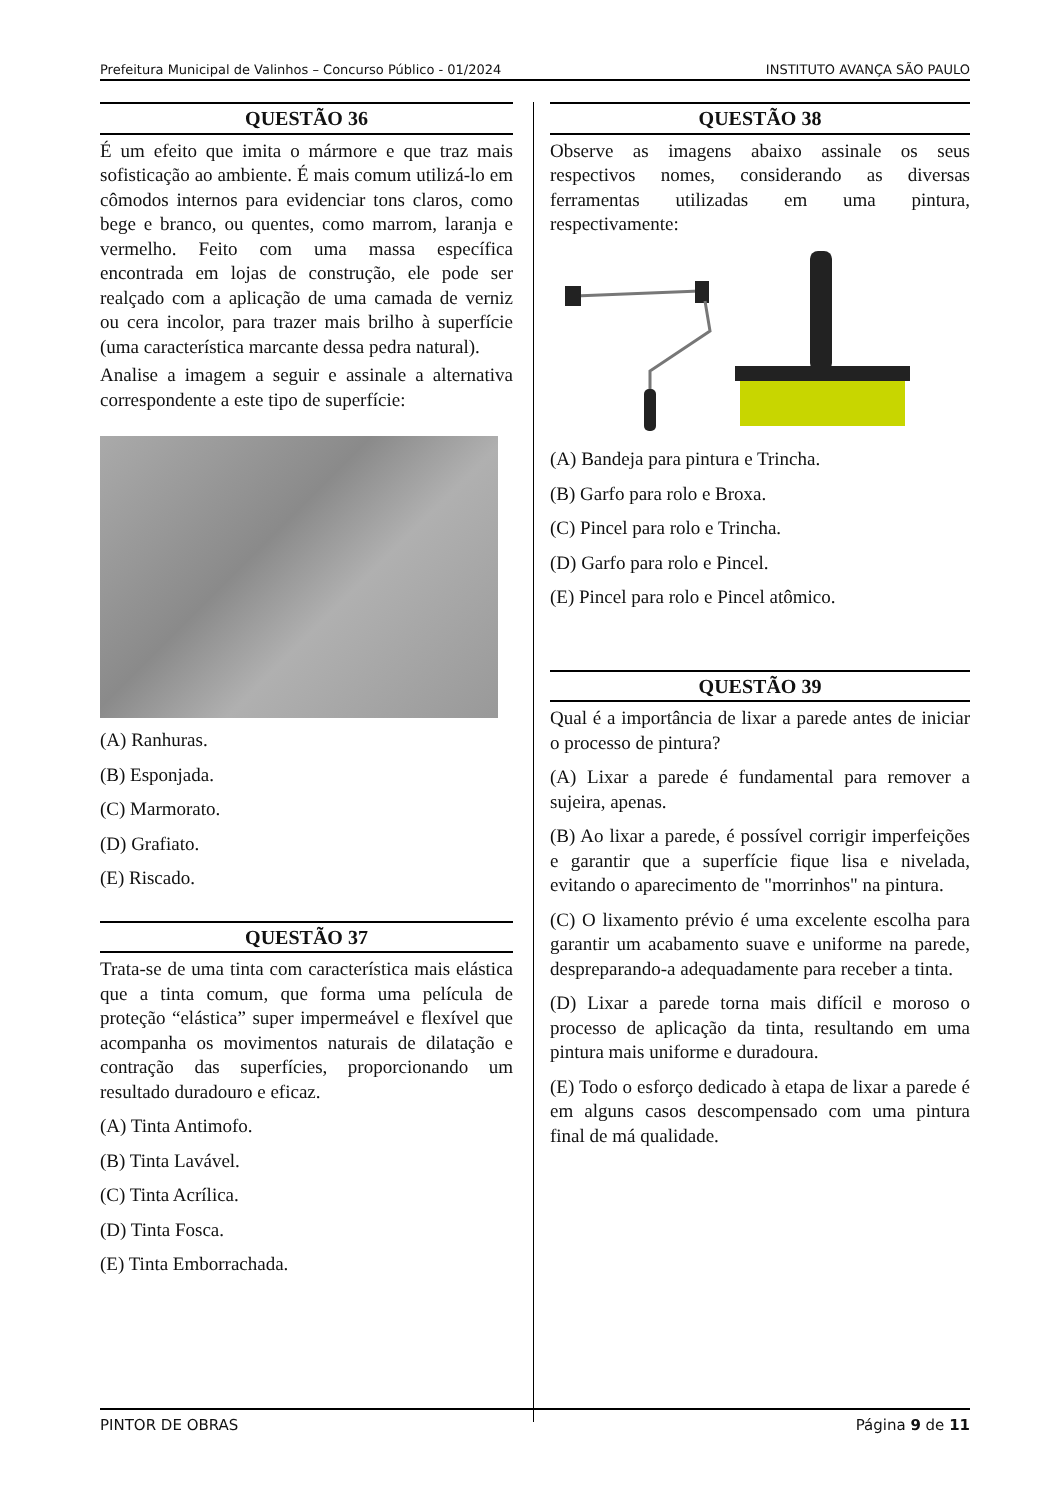Prefeitura Municipal de Valinhos – Concurso Público - 01/2024 INSTITUTO AVANÇA SÃO PAULO
QUESTÃO 36
É um efeito que imita o mármore e que traz mais sofisticação ao ambiente. É mais comum utilizá-lo em cômodos internos para evidenciar tons claros, como bege e branco, ou quentes, como marrom, laranja e vermelho. Feito com uma massa específica encontrada em lojas de construção, ele pode ser realçado com a aplicação de uma camada de verniz ou cera incolor, para trazer mais brilho à superfície (uma característica marcante dessa pedra natural).
Analise a imagem a seguir e assinale a alternativa correspondente a este tipo de superfície:
(A) Ranhuras.
(B) Esponjada.
(C) Marmorato.
(D) Grafiato.
(E) Riscado.
QUESTÃO 37
Trata-se de uma tinta com característica mais elástica que a tinta comum, que forma uma película de proteção “elástica” super impermeável e flexível que acompanha os movimentos naturais de dilatação e contração das superfícies, proporcionando um resultado duradouro e eficaz.
(A) Tinta Antimofo.
(B) Tinta Lavável.
(C) Tinta Acrílica.
(D) Tinta Fosca.
(E) Tinta Emborrachada.
QUESTÃO 38
Observe as imagens abaixo assinale os seus respectivos nomes, considerando as diversas ferramentas utilizadas em uma pintura, respectivamente:
(A) Bandeja para pintura e Trincha.
(B) Garfo para rolo e Broxa.
(C) Pincel para rolo e Trincha.
(D) Garfo para rolo e Pincel.
(E) Pincel para rolo e Pincel atômico.
QUESTÃO 39
Qual é a importância de lixar a parede antes de iniciar o processo de pintura?
(A) Lixar a parede é fundamental para remover a sujeira, apenas.
(B) Ao lixar a parede, é possível corrigir imperfeições e garantir que a superfície fique lisa e nivelada, evitando o aparecimento de "morrinhos" na pintura.
(C) O lixamento prévio é uma excelente escolha para garantir um acabamento suave e uniforme na parede, despreparando-a adequadamente para receber a tinta.
(D) Lixar a parede torna mais difícil e moroso o processo de aplicação da tinta, resultando em uma pintura mais uniforme e duradoura.
(E) Todo o esforço dedicado à etapa de lixar a parede é em alguns casos descompensado com uma pintura final de má qualidade.
PINTOR DE OBRAS Página 9 de 11